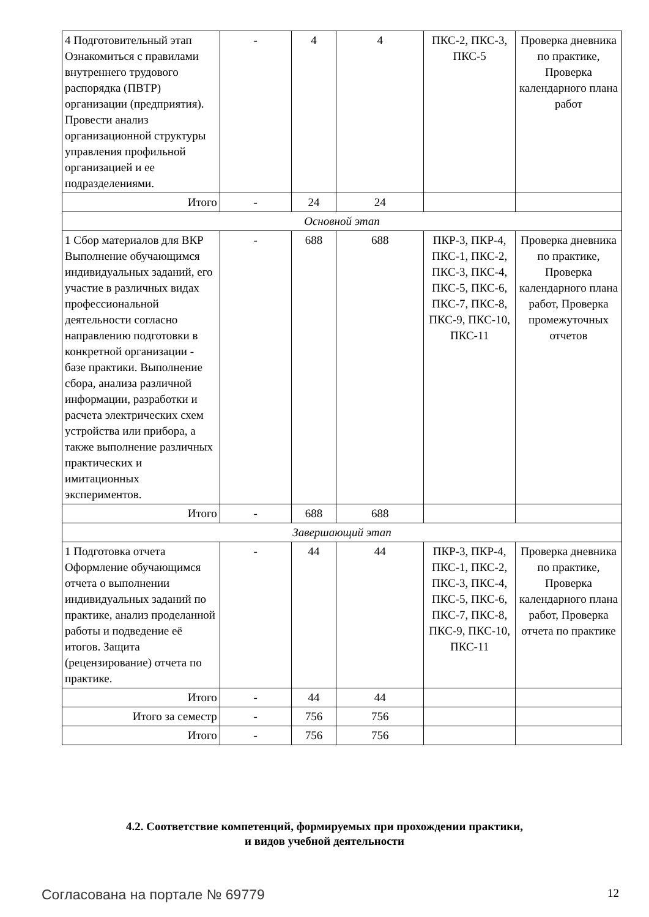| 4 Подготовительный этап Ознакомиться с правилами внутреннего трудового распорядка (ПВТР) организации (предприятия). Провести анализ организационной структуры управления профильной организацией и ее подразделениями. | - | 4 | 4 | ПКС-2, ПКС-3, ПКС-5 | Проверка дневника по практике, Проверка календарного плана работ |
| Итого | - | 24 | 24 | | |
| Основной этап | | | | | |
| 1 Сбор материалов для ВКР Выполнение обучающимся индивидуальных заданий, его участие в различных видах профессиональной деятельности согласно направлению подготовки в конкретной организации - базе практики. Выполнение сбора, анализа различной информации, разработки и расчета электрических схем устройства или прибора, а также выполнение различных практических и имитационных экспериментов. | - | 688 | 688 | ПКР-3, ПКР-4, ПКС-1, ПКС-2, ПКС-3, ПКС-4, ПКС-5, ПКС-6, ПКС-7, ПКС-8, ПКС-9, ПКС-10, ПКС-11 | Проверка дневника по практике, Проверка календарного плана работ, Проверка промежуточных отчетов |
| Итого | - | 688 | 688 | | |
| Завершающий этап | | | | | |
| 1 Подготовка отчета Оформление обучающимся отчета о выполнении индивидуальных заданий по практике, анализ проделанной работы и подведение её итогов. Защита (рецензирование) отчета по практике. | - | 44 | 44 | ПКР-3, ПКР-4, ПКС-1, ПКС-2, ПКС-3, ПКС-4, ПКС-5, ПКС-6, ПКС-7, ПКС-8, ПКС-9, ПКС-10, ПКС-11 | Проверка дневника по практике, Проверка календарного плана работ, Проверка отчета по практике |
| Итого | - | 44 | 44 | | |
| Итого за семестр | - | 756 | 756 | | |
| Итого | - | 756 | 756 | | |
4.2. Соответствие компетенций, формируемых при прохождении практики,
и видов учебной деятельности
Согласована на портале № 69779 12